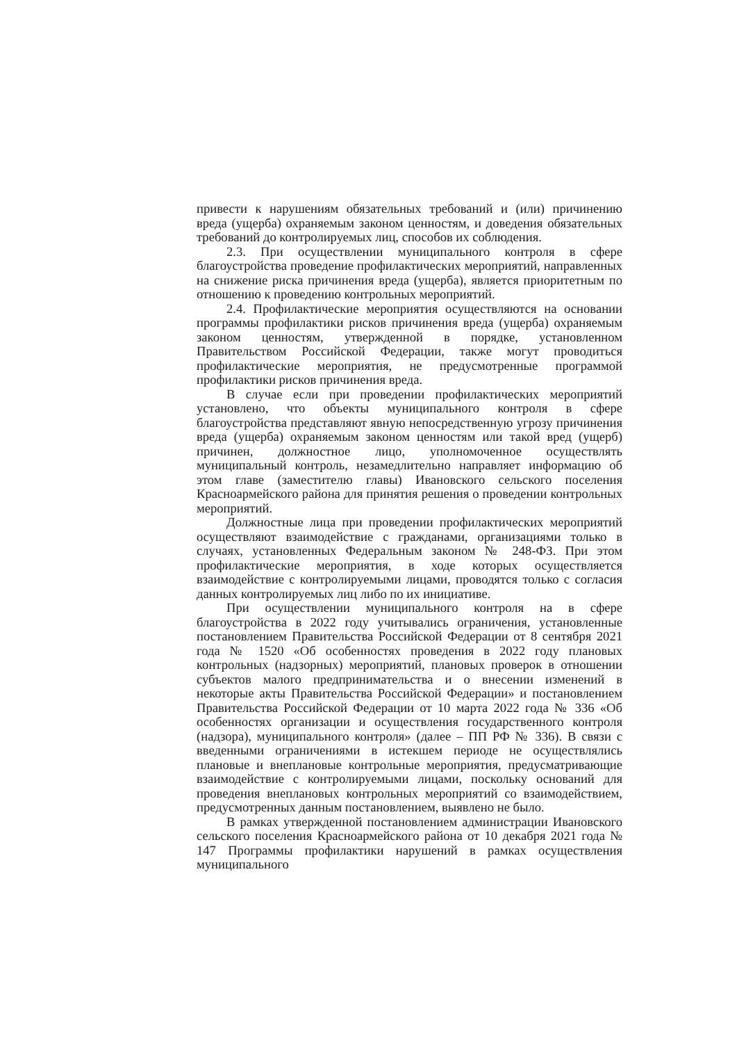привести к нарушениям обязательных требований и (или) причинению вреда (ущерба) охраняемым законом ценностям, и доведения обязательных требований до контролируемых лиц, способов их соблюдения.
2.3. При осуществлении муниципального контроля в сфере благоустройства проведение профилактических мероприятий, направленных на снижение риска причинения вреда (ущерба), является приоритетным по отношению к проведению контрольных мероприятий.
2.4. Профилактические мероприятия осуществляются на основании программы профилактики рисков причинения вреда (ущерба) охраняемым законом ценностям, утвержденной в порядке, установленном Правительством Российской Федерации, также могут проводиться профилактические мероприятия, не предусмотренные программой профилактики рисков причинения вреда.
В случае если при проведении профилактических мероприятий установлено, что объекты муниципального контроля в сфере благоустройства представляют явную непосредственную угрозу причинения вреда (ущерба) охраняемым законом ценностям или такой вред (ущерб) причинен, должностное лицо, уполномоченное осуществлять муниципальный контроль, незамедлительно направляет информацию об этом главе (заместителю главы) Ивановского сельского поселения Красноармейского района для принятия решения о проведении контрольных мероприятий.
Должностные лица при проведении профилактических мероприятий осуществляют взаимодействие с гражданами, организациями только в случаях, установленных Федеральным законом № 248-ФЗ. При этом профилактические мероприятия, в ходе которых осуществляется взаимодействие с контролируемыми лицами, проводятся только с согласия данных контролируемых лиц либо по их инициативе.
При осуществлении муниципального контроля на в сфере благоустройства в 2022 году учитывались ограничения, установленные постановлением Правительства Российской Федерации от 8 сентября 2021 года № 1520 «Об особенностях проведения в 2022 году плановых контрольных (надзорных) мероприятий, плановых проверок в отношении субъектов малого предпринимательства и о внесении изменений в некоторые акты Правительства Российской Федерации» и постановлением Правительства Российской Федерации от 10 марта 2022 года № 336 «Об особенностях организации и осуществления государственного контроля (надзора), муниципального контроля» (далее – ПП РФ № 336). В связи с введенными ограничениями в истекшем периоде не осуществлялись плановые и внеплановые контрольные мероприятия, предусматривающие взаимодействие с контролируемыми лицами, поскольку оснований для проведения внеплановых контрольных мероприятий со взаимодействием, предусмотренных данным постановлением, выявлено не было.
В рамках утвержденной постановлением администрации Ивановского сельского поселения Красноармейского района от 10 декабря 2021 года № 147 Программы профилактики нарушений в рамках осуществления муниципального